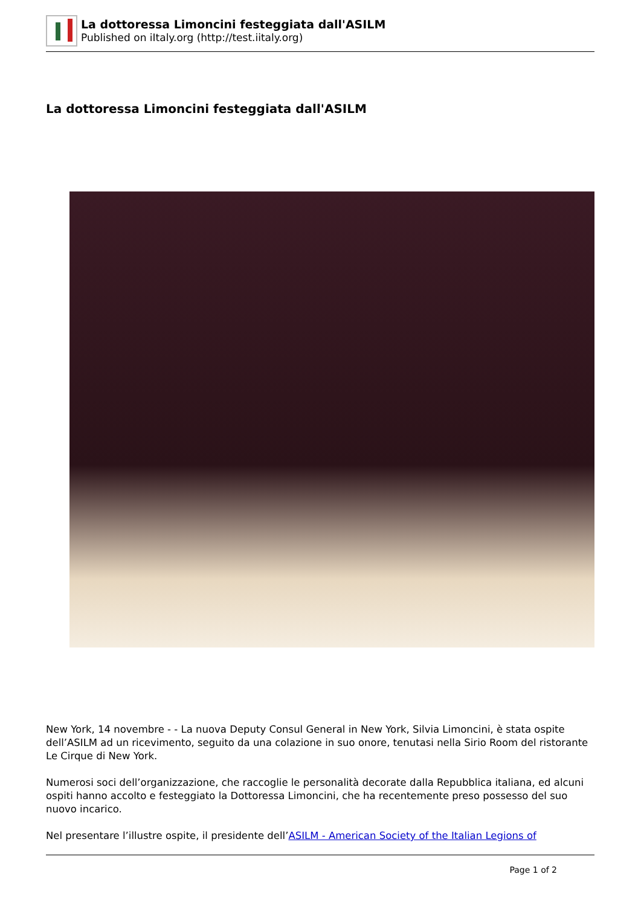La dottoressa Limoncini festeggiata dall'ASILM
Published on iItaly.org (http://test.iitaly.org)
La dottoressa Limoncini festeggiata dall'ASILM
New York, 14 novembre - - La nuova Deputy Consul General in New York, Silvia Limoncini, è stata ospite dell’ASILM ad un ricevimento, seguito da una colazione in suo onore, tenutasi nella Sirio Room del ristorante Le Cirque di New York.
Numerosi soci dell’organizzazione, che raccoglie le personalità decorate dalla Repubblica italiana, ed alcuni ospiti hanno accolto e festeggiato la Dottoressa Limoncini, che ha recentemente preso possesso del suo nuovo incarico.
Nel presentare l’illustre ospite, il presidente dell’ASILM - American Society of the Italian Legions of
Page 1 of 2